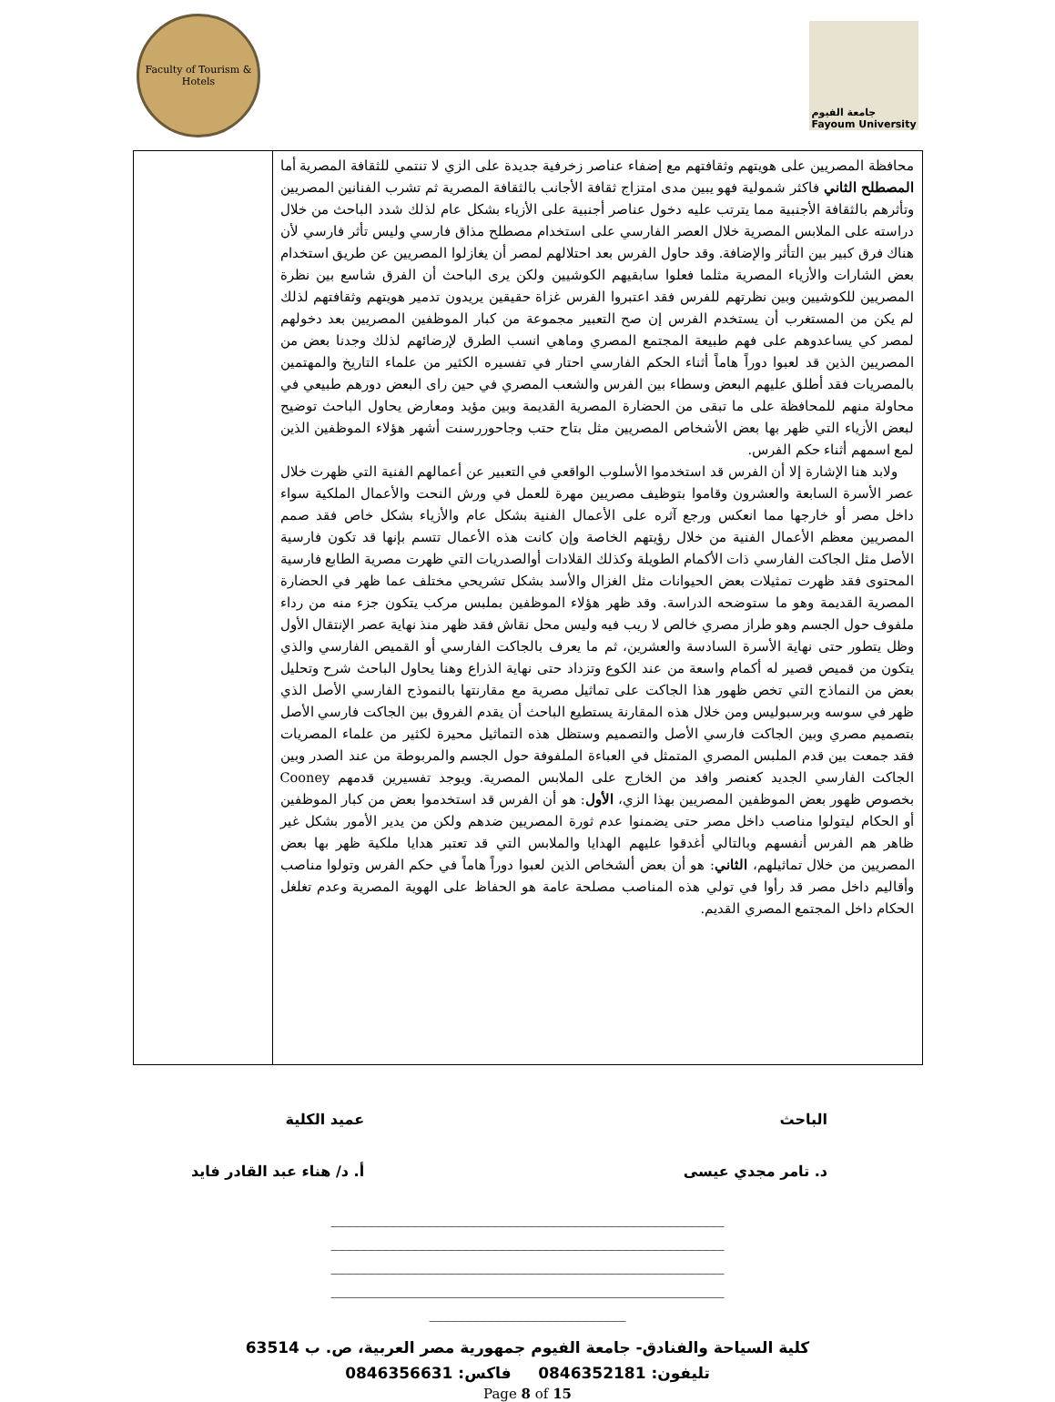Faculty of Tourism & Hotels
جامعة الفيوم
Fayoum University
| محافظة المصريين على هويتهم وثقافتهم مع إضفاء عناصر زخرفية جديدة على الزي لا تنتمي للثقافة المصرية أما المصطلح الثاني فاكثر شمولية فهو يبين مدى امتزاج ثقافة الأجانب بالثقافة المصرية ثم تشرب الفنانين المصريين وتأثرهم بالثقافة الأجنبية مما يترتب عليه دخول عناصر أجنبية على الأزياء بشكل عام لذلك شدد الباحث من خلال دراسته على الملابس المصرية خلال العصر الفارسي على استخدام مصطلح مذاق فارسي وليس تأثر فارسي لأن هناك فرق كبير بين التأثر والإضافة. وقد حاول الفرس بعد احتلالهم لمصر أن يغازلوا المصريين عن طريق استخدام بعض الشارات والأزياء المصرية مثلما فعلوا سابقيهم الكوشيين ولكن يرى الباحث أن الفرق شاسع بين نظرة المصريين للكوشيين وبين نظرتهم للفرس فقد اعتبروا الفرس غزاة حقيقين يريدون تدمير هويتهم وثقافتهم لذلك لم يكن من المستغرب أن يستخدم الفرس إن صح التعبير مجموعة من كبار الموظفين المصريين بعد دخولهم لمصر كي يساعدوهم على فهم طبيعة المجتمع المصري وماهي انسب الطرق لإرضائهم لذلك وجدنا بعض من المصريين الذين قد لعبوا دوراً هاماً أثناء الحكم الفارسي احتار في تفسيره الكثير من علماء التاريخ والمهتمين بالمصريات فقد أطلق عليهم البعض وسطاء بين الفرس والشعب المصري في حين راى البعض دورهم طبيعي في محاولة منهم للمحافظة على ما تبقى من الحضارة المصرية القديمة وبين مؤيد ومعارض يحاول الباحث توضيح لبعض الأزياء التي ظهر بها بعض الأشخاص المصريين مثل بتاح حتب وجاحوررسنت أشهر هؤلاء الموظفين الذين لمع اسمهم أثناء حكم الفرس. ولابد هنا الإشارة إلا أن الفرس قد استخدموا الأسلوب الواقعي في التعبير عن أعمالهم الفنية التي ظهرت خلال عصر الأسرة السابعة والعشرون وقاموا بتوظيف مصريين مهرة للعمل في ورش النحت والأعمال الملكية سواء داخل مصر أو خارجها مما انعكس ورجع آثره على الأعمال الفنية بشكل عام والأزياء بشكل خاص فقد صمم المصريين معظم الأعمال الفنية من خلال رؤيتهم الخاصة وإن كانت هذه الأعمال تتسم بإنها قد تكون فارسية الأصل مثل الجاكت الفارسي ذات الأكمام الطويلة وكذلك القلادات أوالصدريات التي ظهرت مصرية الطابع فارسية المحتوى فقد ظهرت تمثيلات بعض الحيوانات مثل الغزال والأسد بشكل تشريحي مختلف عما ظهر في الحضارة المصرية القديمة وهو ما ستوضحه الدراسة. وقد ظهر هؤلاء الموظفين بملبس مركب يتكون جزء منه من رداء ملفوف حول الجسم وهو طراز مصري خالص لا ريب فيه وليس محل نقاش فقد ظهر منذ نهاية عصر الإنتقال الأول وظل يتطور حتى نهاية الأسرة السادسة والعشرين، ثم ما يعرف بالجاكت الفارسي أو القميص الفارسي والذي يتكون من قميص قصير له أكمام واسعة من عند الكوع وتزداد حتى نهاية الذراع وهنا يحاول الباحث شرح وتحليل بعض من النماذج التي تخص ظهور هذا الجاكت على تماثيل مصرية مع مقارنتها بالنموذج الفارسي الأصل الذي ظهر في سوسه وبرسبوليس ومن خلال هذه المقارنة يستطيع الباحث أن يقدم الفروق بين الجاكت فارسي الأصل بتصميم مصري وبين الجاكت فارسي الأصل والتصميم وستظل هذه التماثيل محيرة لكثير من علماء المصريات فقد جمعت بين قدم الملبس المصري المتمثل في العباءة الملفوفة حول الجسم والمربوطة من عند الصدر وبين الجاكت الفارسي الجديد كعنصر وافد من الخارج على الملابس المصرية. ويوجد تفسيرين قدمهم Cooney بخصوص ظهور بعض الموظفين المصريين بهذا الزي، الأول : هو أن الفرس قد استخدموا بعض من كبار الموظفين أو الحكام ليتولوا مناصب داخل مصر حتى يضمنوا عدم ثورة المصريين ضدهم ولكن من يدير الأمور بشكل غير ظاهر هم الفرس أنفسهم وبالتالي أغدقوا عليهم الهدايا والملابس التي قد تعتبر هدايا ملكية ظهر بها بعض المصريين من خلال تماثيلهم، الثاني : هو أن بعض ألشخاص الذين لعبوا دوراً هاماً في حكم الفرس وتولوا مناصب وأقاليم داخل مصر قد رأوا في تولي هذه المناصب مصلحة عامة هو الحفاظ على الهوية المصرية وعدم تغلغل الحكام داخل المجتمع المصري القديم. | |
الباحث
د. تامر مجدي عيسى
عميد الكلية
أ. د/ هناء عبد القادر فايد
______________________________________________________
______________________________________________________
______________________________________________________
______________________________________________________
___________________________
كلية السياحة والفنادق- جامعة الفيوم جمهورية مصر العربية، ص. ب 63514
تليفون: 0846352181 فاكس: 0846356631
Page 8 of 15